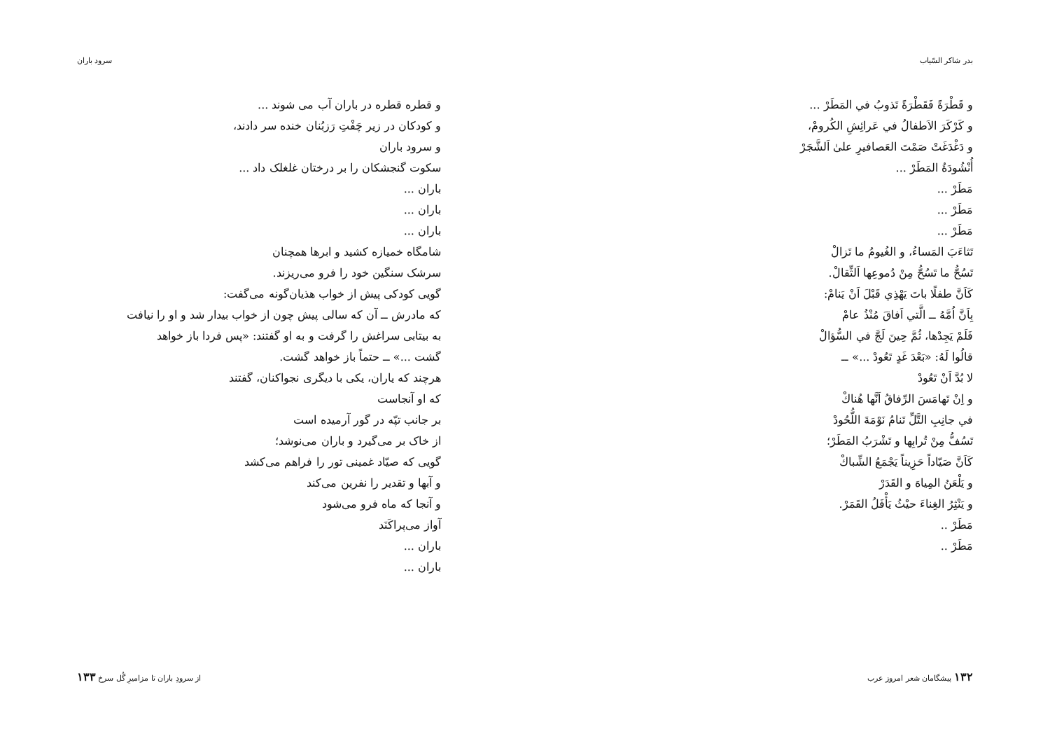بدر شاكر السّیاب
و قَطْرَةً فَقَطْرَةً تَذوبُ في المَطَرْ ...
و كَرْكَرَ الاَطفالُ في عَرائِشِ الكُرومْ،
و دَغْدَغَتْ صَمْتَ العَصافيرِ علىٰ اَلشَّجَرْ
أُنْشُودَةُ المَطَرْ ...
مَطَرْ ...
مَطَرْ ...
مَطَرْ ...
تَثاءَبَ المَساءُ، و الغُيومُ ما تَزالْ
تَسُحُّ ما تَسُحُّ مِنْ دُموعِها اَلثِّقالْ.
كَاَنَّ طفلًا باتَ يَهْذِي قَبْلَ اَنْ يَنامْ:
بِاَنَّ اُمَّهُ ــ الَّتي اَفاقَ مُنْذُ عامْ
فَلَمْ يَجِدْها، ثُمَّ حِينَ لَجَّ في السُّؤالْ
قالُوا لَهُ: «بَعْدَ غَدٍ تَعُودْ ...» ــ
لا بُدَّ اَنْ تَعُودْ
و اِنْ تَهامَسَ الرِّفاقُ اَنَّها هُناكْ
في جانِبِ التَّلِّ تَنامُ نَوْمَةَ اللُّحُودْ
تَسُفُّ مِنْ تُرابِها و تَشْرَبُ المَطَرْ؛
كَاَنَّ صَیّاداً حَزِيناً يَجْمَعُ الشِّباكْ
و يَلْعَنُ المِياهَ و القَدَرْ
و يَنْثِرُ الغِناءَ حيْثُ يَأْفَلُ القَمَرْ.
مَطَرْ ..
مَطَرْ ..
۱۳۲ پیشگامان شعر امروز عرب
سرود باران
و قطره قطره در باران آب می شوند ...
و کودکان در زیر چَفْتِ رَزبُنان خنده سر دادند،
و سرود باران
سکوت گنجشکان را بر درختان غلغلک داد ...
باران ...
باران ...
باران ...
شامگاه خمیازه کشید و ابرها همچنان
سرشک سنگین خود را فرو می‌ریزند.
گویی کودکی پیش از خواب هذیان‌گونه می‌گفت:
که مادرش ــ آن که سالی پیش چون از خواب بیدار شد و او را نیافت
به بیتابی سراغش را گرفت و به او گفتند: «پس فردا باز خواهد
گشت ...» ــ حتماً باز خواهد گشت.
هرچند که یاران، یکی با دیگری نجواکنان، گفتند
که او آنجاست
بر جانب تپّه در گور آرمیده است
از خاک بر می‌گیرد و باران می‌نوشد؛
گویی که صیّاد غمینی تور را فراهم می‌کشد
و آبها و تقدیر را نفرین می‌کند
و آنجا که ماه فرو می‌شود
آواز می‌پراکَنَد
باران ...
باران ...
از سرودِ باران تا مزامیرِ گُل سرخ ۱۳۳